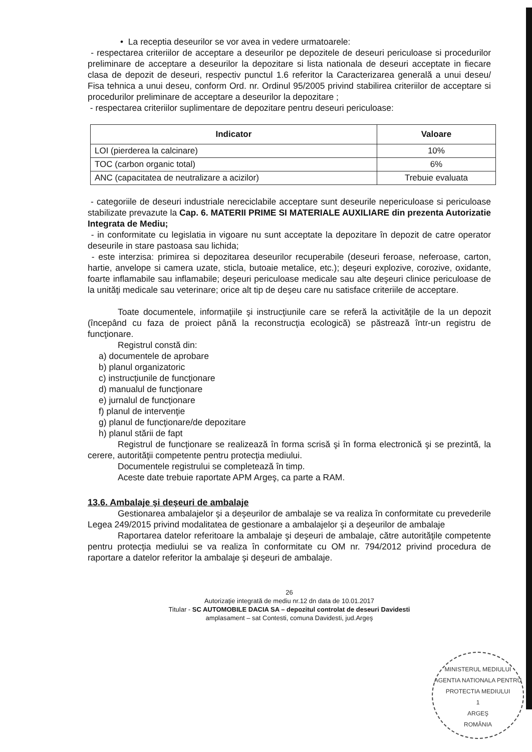• La receptia deseurilor se vor avea in vedere urmatoarele:
- respectarea criteriilor de acceptare a deseurilor pe depozitele de deseuri periculoase si procedurilor preliminare de acceptare a deseurilor la depozitare si lista nationala de deseuri acceptate in fiecare clasa de depozit de deseuri, respectiv punctul 1.6 referitor la Caracterizarea generală a unui deseu/ Fisa tehnica a unui deseu, conform Ord. nr. Ordinul 95/2005 privind stabilirea criteriilor de acceptare si procedurilor preliminare de acceptare a deseurilor la depozitare ;
- respectarea criteriilor suplimentare de depozitare pentru deseuri periculoase:
| Indicator | Valoare |
| --- | --- |
| LOI (pierderea la calcinare) | 10% |
| TOC (carbon organic total) | 6% |
| ANC (capacitatea de neutralizare a acizilor) | Trebuie evaluata |
- categoriile de deseuri industriale nereciclabile acceptare sunt deseurile nepericuloase si periculoase stabilizate prevazute la Cap. 6. MATERII PRIME SI MATERIALE AUXILIARE din prezenta Autorizatie Integrata de Mediu;
- in conformitate cu legislatia in vigoare nu sunt acceptate la depozitare în depozit de catre operator deseurile in stare pastoasa sau lichida;
- este interzisa: primirea si depozitarea deseurilor recuperabile (deseuri feroase, neferoase, carton, hartie, anvelope si camera uzate, sticla, butoaie metalice, etc.); deşeuri explozive, corozive, oxidante, foarte inflamabile sau inflamabile; deşeuri periculoase medicale sau alte deşeuri clinice periculoase de la unităţi medicale sau veterinare; orice alt tip de deşeu care nu satisface criteriile de acceptare.
Toate documentele, informaţiile şi instrucţiunile care se referă la activităţile de la un depozit (începând cu faza de proiect până la reconstrucţia ecologică) se păstrează într-un registru de funcţionare.
Registrul constă din:
a) documentele de aprobare
b) planul organizatoric
c) instrucţiunile de funcţionare
d) manualul de funcţionare
e) jurnalul de funcţionare
f) planul de intervenţie
g) planul de funcţionare/de depozitare
h) planul stării de fapt
Registrul de funcţionare se realizează în forma scrisă şi în forma electronică şi se prezintă, la cerere, autorităţii competente pentru protecţia mediului.
Documentele registrului se completează în timp.
Aceste date trebuie raportate APM Argeş, ca parte a RAM.
13.6. Ambalaje şi deşeuri de ambalaje
Gestionarea ambalajelor şi a deşeurilor de ambalaje se va realiza în conformitate cu prevederile Legea 249/2015 privind modalitatea de gestionare a ambalajelor şi a deşeurilor de ambalaje
Raportarea datelor referitoare la ambalaje şi deşeuri de ambalaje, către autorităţile competente pentru protecţia mediului se va realiza în conformitate cu OM nr. 794/2012 privind procedura de raportare a datelor referitor la ambalaje şi deşeuri de ambalaje.
26
Autorizaţie integrată de mediu nr.12 dn data de 10.01.2017
Titular - SC AUTOMOBILE DACIA SA – depozitul controlat de deseuri Davidesti
amplasament – sat Contesti, comuna Davidesti, jud.Argeş
MINISTERUL MEDIULUI
AGENTIA NATIONALA PENTRU PROTECTIA MEDIULUI
1
ARGEŞ
ROMÂNIA